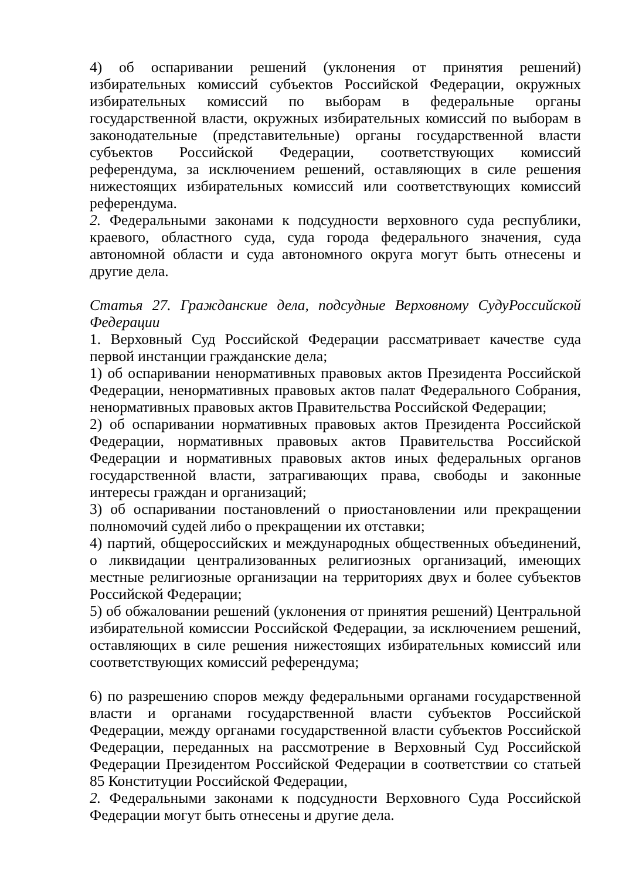4) об оспаривании решений (уклонения от принятия решений) избирательных комиссий субъектов Российской Федерации, окружных избирательных комиссий по выборам в федеральные органы государственной власти, окружных избирательных комиссий по выборам в законодательные (представительные) органы государственной власти субъектов Российской Федерации, соответствующих комиссий референдума, за исключением решений, оставляющих в силе решения нижестоящих избирательных комиссий или соответствующих комиссий референдума.
2. Федеральными законами к подсудности верховного суда республики, краевого, областного суда, суда города федерального значения, суда автономной области и суда автономного округа могут быть отнесены и другие дела.
Статья 27. Гражданские дела, подсудные Верховному СудуРоссийской Федерации
1. Верховный Суд Российской Федерации рассматривает качестве суда первой инстанции гражданские дела;
1) об оспаривании ненормативных правовых актов Президента Российской Федерации, ненормативных правовых актов палат Федерального Собрания, ненормативных правовых актов Правительства Российской Федерации;
2) об оспаривании нормативных правовых актов Президента Российской Федерации, нормативных правовых актов Правительства Российской Федерации и нормативных правовых актов иных федеральных органов государственной власти, затрагивающих права, свободы и законные интересы граждан и организаций;
3) об оспаривании постановлений о приостановлении или прекращении полномочий судей либо о прекращении их отставки;
4) партий, общероссийских и международных общественных объединений, о ликвидации централизованных религиозных организаций, имеющих местные религиозные организации на территориях двух и более субъектов Российской Федерации;
5) об обжаловании решений (уклонения от принятия решений) Центральной избирательной комиссии Российской Федерации, за исключением решений, оставляющих в силе решения нижестоящих избирательных комиссий или соответствующих комиссий референдума;
6) по разрешению споров между федеральными органами государственной власти и органами государственной власти субъектов Российской Федерации, между органами государственной власти субъектов Российской Федерации, переданных на рассмотрение в Верховный Суд Российской Федерации Президентом Российской Федерации в соответствии со статьей 85 Конституции Российской Федерации,
2. Федеральными законами к подсудности Верховного Суда Российской Федерации могут быть отнесены и другие дела.